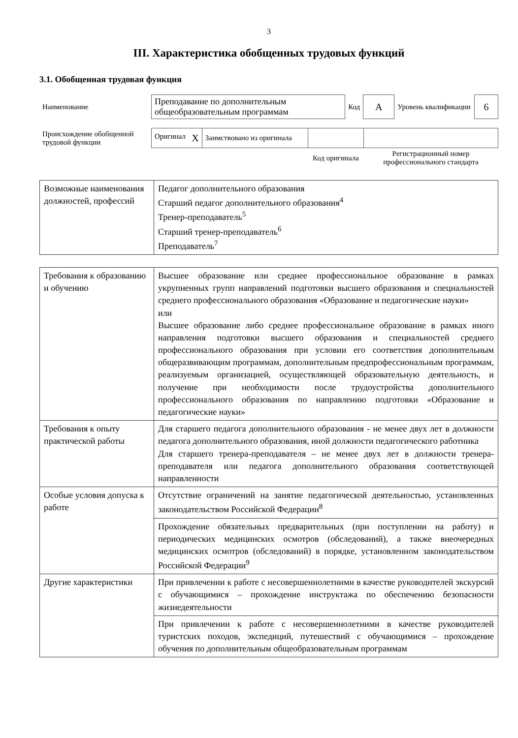3
III. Характеристика обобщенных трудовых функций
3.1. Обобщенная трудовая функция
| Наименование | Преподавание по дополнительным общеобразовательным программам | Код | А | Уровень квалификации | 6 |
| Происхождение обобщенной трудовой функции | Оригинал X | Заимствовано из оригинала | | |
| | | | Код оригинала | Регистрационный номер профессионального стандарта |
| Возможные наименования должностей, профессий | Педагог дополнительного образования Старший педагог дополнительного образования<sup>4</sup> Тренер-преподаватель<sup>5</sup> Старший тренер-преподаватель<sup>6</sup> Преподаватель<sup>7</sup> |
| Требования к образованию и обучению | Высшее образование или среднее профессиональное образование в рамках укрупненных групп направлений подготовки высшего образования и специальностей среднего профессионального образования «Образование и педагогические науки» или Высшее образование либо среднее профессиональное образование в рамках иного направления подготовки высшего образования и специальностей среднего профессионального образования при условии его соответствия дополнительным общеразвивающим программам, дополнительным предпрофессиональным программам, реализуемым организацией, осуществляющей образовательную деятельность, и получение при необходимости после трудоустройства дополнительного профессионального образования по направлению подготовки «Образование и педагогические науки» |
| Требования к опыту практической работы | Для старшего педагога дополнительного образования - не менее двух лет в должности педагога дополнительного образования, иной должности педагогического работника Для старшего тренера-преподавателя – не менее двух лет в должности тренера-преподавателя или педагога дополнительного образования соответствующей направленности |
| Особые условия допуска к работе | Отсутствие ограничений на занятие педагогической деятельностью, установленных законодательством Российской Федерации<sup>8</sup> |
| | Прохождение обязательных предварительных (при поступлении на работу) и периодических медицинских осмотров (обследований), а также внеочередных медицинских осмотров (обследований) в порядке, установленном законодательством Российской Федерации<sup>9</sup> |
| Другие характеристики | При привлечении к работе с несовершеннолетними в качестве руководителей экскурсий с обучающимися – прохождение инструктажа по обеспечению безопасности жизнедеятельности |
| | При привлечении к работе с несовершеннолетними в качестве руководителей туристских походов, экспедиций, путешествий с обучающимися – прохождение обучения по дополнительным общеобразовательным программам |